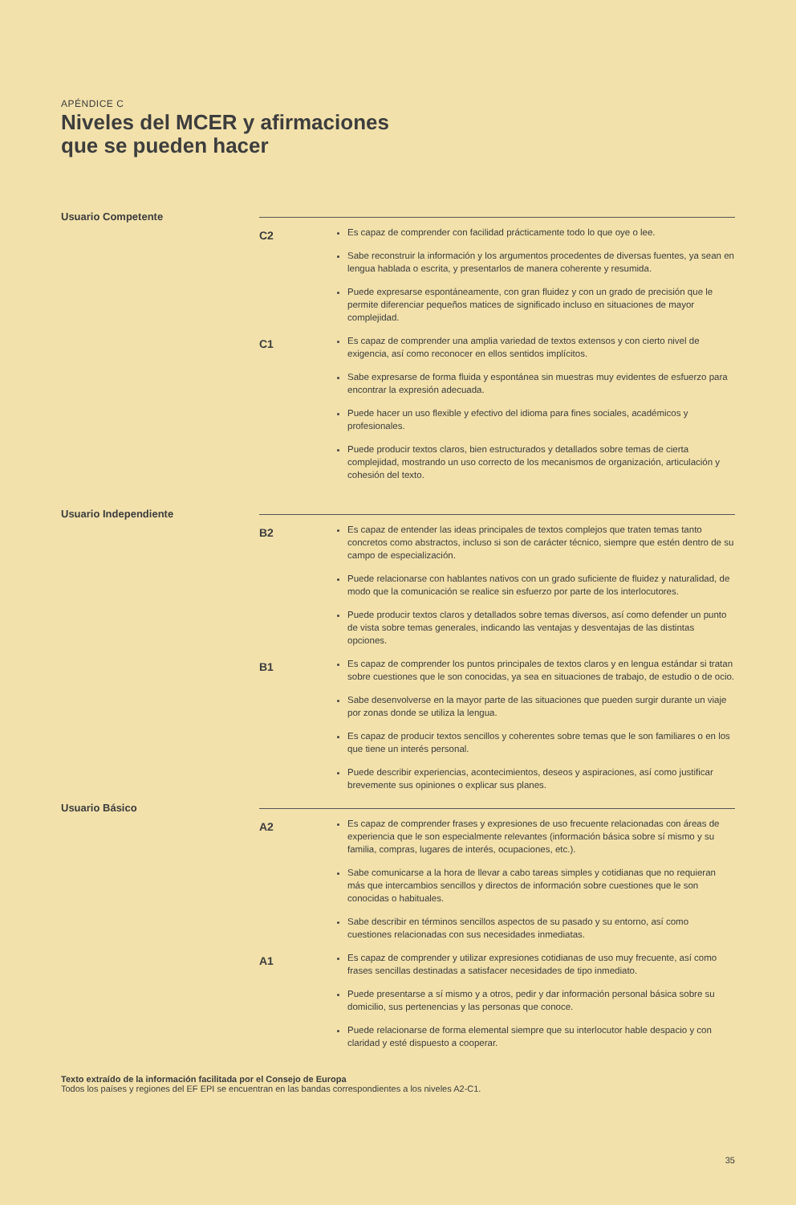APÉNDICE C
Niveles del MCER y afirmaciones
que se pueden hacer
Usuario Competente
C2
Es capaz de comprender con facilidad prácticamente todo lo que oye o lee.
Sabe reconstruir la información y los argumentos procedentes de diversas fuentes, ya sean en lengua hablada o escrita, y presentarlos de manera coherente y resumida.
Puede expresarse espontáneamente, con gran fluidez y con un grado de precisión que le permite diferenciar pequeños matices de significado incluso en situaciones de mayor complejidad.
C1
Es capaz de comprender una amplia variedad de textos extensos y con cierto nivel de exigencia, así como reconocer en ellos sentidos implícitos.
Sabe expresarse de forma fluida y espontánea sin muestras muy evidentes de esfuerzo para encontrar la expresión adecuada.
Puede hacer un uso flexible y efectivo del idioma para fines sociales, académicos y profesionales.
Puede producir textos claros, bien estructurados y detallados sobre temas de cierta complejidad, mostrando un uso correcto de los mecanismos de organización, articulación y cohesión del texto.
Usuario Independiente
B2
Es capaz de entender las ideas principales de textos complejos que traten temas tanto concretos como abstractos, incluso si son de carácter técnico, siempre que estén dentro de su campo de especialización.
Puede relacionarse con hablantes nativos con un grado suficiente de fluidez y naturalidad, de modo que la comunicación se realice sin esfuerzo por parte de los interlocutores.
Puede producir textos claros y detallados sobre temas diversos, así como defender un punto de vista sobre temas generales, indicando las ventajas y desventajas de las distintas opciones.
B1
Es capaz de comprender los puntos principales de textos claros y en lengua estándar si tratan sobre cuestiones que le son conocidas, ya sea en situaciones de trabajo, de estudio o de ocio.
Sabe desenvolverse en la mayor parte de las situaciones que pueden surgir durante un viaje por zonas donde se utiliza la lengua.
Es capaz de producir textos sencillos y coherentes sobre temas que le son familiares o en los que tiene un interés personal.
Puede describir experiencias, acontecimientos, deseos y aspiraciones, así como justificar brevemente sus opiniones o explicar sus planes.
Usuario Básico
A2
Es capaz de comprender frases y expresiones de uso frecuente relacionadas con áreas de experiencia que le son especialmente relevantes (información básica sobre sí mismo y su familia, compras, lugares de interés, ocupaciones, etc.).
Sabe comunicarse a la hora de llevar a cabo tareas simples y cotidianas que no requieran más que intercambios sencillos y directos de información sobre cuestiones que le son conocidas o habituales.
Sabe describir en términos sencillos aspectos de su pasado y su entorno, así como cuestiones relacionadas con sus necesidades inmediatas.
A1
Es capaz de comprender y utilizar expresiones cotidianas de uso muy frecuente, así como frases sencillas destinadas a satisfacer necesidades de tipo inmediato.
Puede presentarse a sí mismo y a otros, pedir y dar información personal básica sobre su domicilio, sus pertenencias y las personas que conoce.
Puede relacionarse de forma elemental siempre que su interlocutor hable despacio y con claridad y esté dispuesto a cooperar.
Texto extraído de la información facilitada por el Consejo de Europa
Todos los países y regiones del EF EPI se encuentran en las bandas correspondientes a los niveles A2-C1.
35